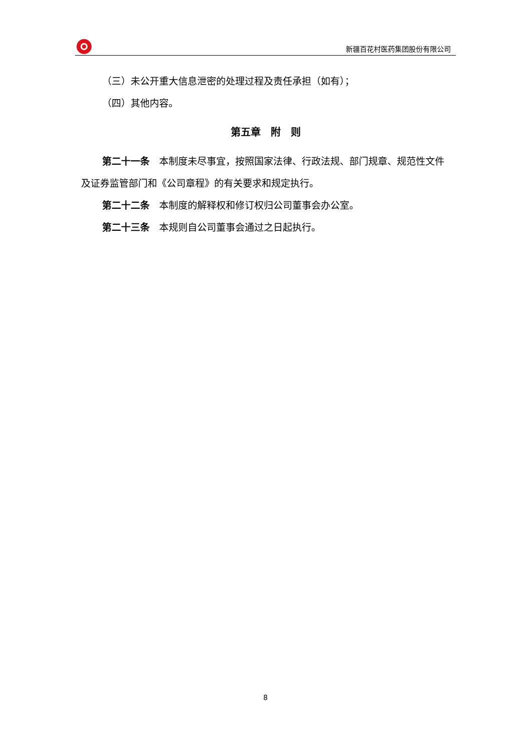新疆百花村医药集团股份有限公司
（三）未公开重大信息泄密的处理过程及责任承担（如有）；
（四）其他内容。
第五章　附　则
第二十一条　本制度未尽事宜，按照国家法律、行政法规、部门规章、规范性文件及证券监管部门和《公司章程》的有关要求和规定执行。
第二十二条　本制度的解释权和修订权归公司董事会办公室。
第二十三条　本规则自公司董事会通过之日起执行。
8